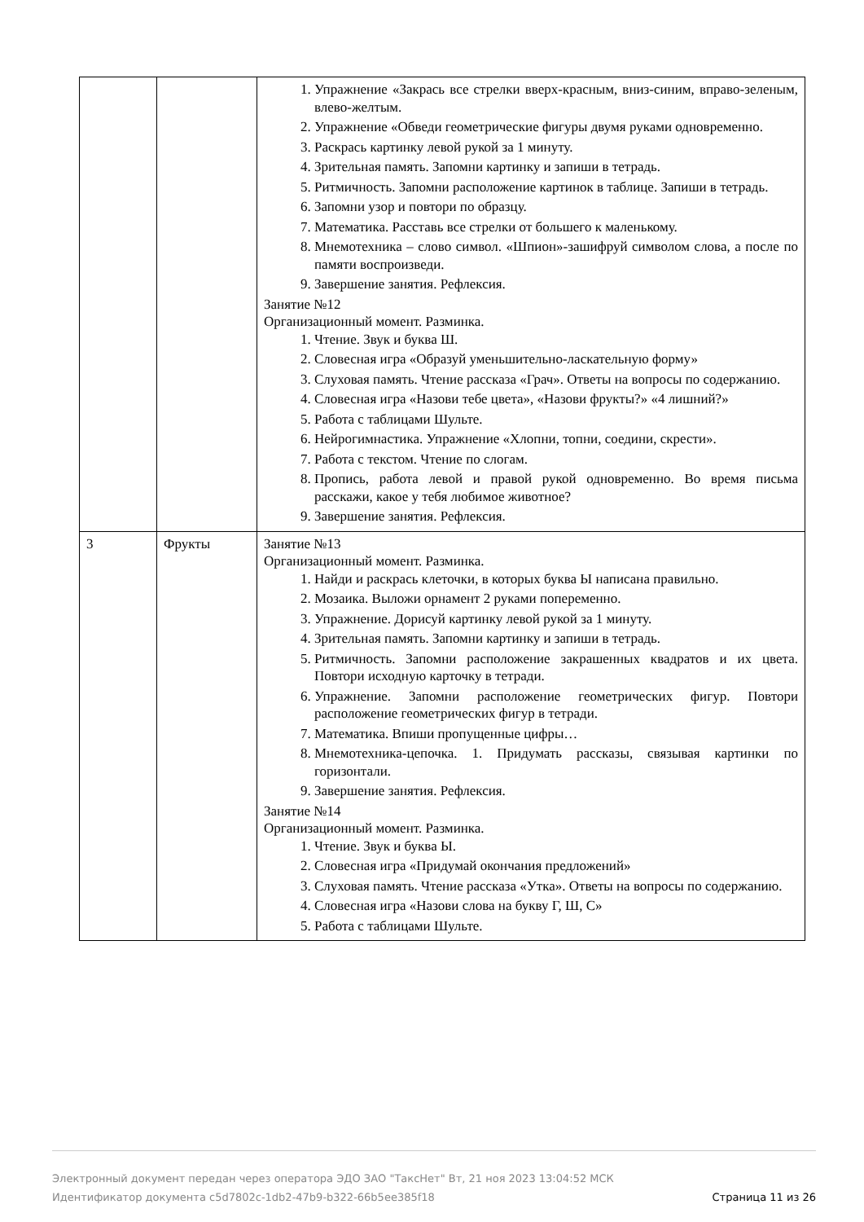| | | 1. Упражнение «Закрась все стрелки вверх-красным, вниз-синим, вправо-зеленым, влево-желтым. 2. Упражнение «Обведи геометрические фигуры двумя руками одновременно. 3. Раскрась картинку левой рукой за 1 минуту. 4. Зрительная память. Запомни картинку и запиши в тетрадь. 5. Ритмичность. Запомни расположение картинок в таблице. Запиши в тетрадь. 6. Запомни узор и повтори по образцу. 7. Математика. Расставь все стрелки от большего к маленькому. 8. Мнемотехника – слово символ. «Шпион»-зашифруй символом слова, а после по памяти воспроизведи. 9. Завершение занятия. Рефлексия. Занятие №12 Организационный момент. Разминка. 1. Чтение. Звук и буква Ш. 2. Словесная игра «Образуй уменьшительно-ласкательную форму» 3. Слуховая память. Чтение рассказа «Грач». Ответы на вопросы по содержанию. 4. Словесная игра «Назови тебе цвета», «Назови фрукты?» «4 лишний?» 5. Работа с таблицами Шульте. 6. Нейрогимнастика. Упражнение «Хлопни, топни, соедини, скрести». 7. Работа с текстом. Чтение по слогам. 8. Пропись, работа левой и правой рукой одновременно. Во время письма расскажи, какое у тебя любимое животное? 9. Завершение занятия. Рефлексия. |
| 3 | Фрукты | Занятие №13 Организационный момент. Разминка. 1. Найди и раскрась клеточки, в которых буква Ы написана правильно. 2. Мозаика. Выложи орнамент 2 руками попеременно. 3. Упражнение. Дорисуй картинку левой рукой за 1 минуту. 4. Зрительная память. Запомни картинку и запиши в тетрадь. 5. Ритмичность. Запомни расположение закрашенных квадратов и их цвета. Повтори исходную карточку в тетради. 6. Упражнение. Запомни расположение геометрических фигур. Повтори расположение геометрических фигур в тетради. 7. Математика. Впиши пропущенные цифры… 8. Мнемотехника-цепочка. 1. Придумать рассказы, связывая картинки по горизонтали. 9. Завершение занятия. Рефлексия. Занятие №14 Организационный момент. Разминка. 1. Чтение. Звук и буква Ы. 2. Словесная игра «Придумай окончания предложений» 3. Слуховая память. Чтение рассказа «Утка». Ответы на вопросы по содержанию. 4. Словесная игра «Назови слова на букву Г, Ш, С» 5. Работа с таблицами Шульте. |
Электронный документ передан через оператора ЭДО ЗАО "ТаксНет" Вт, 21 ноя 2023 13:04:52 МСК
Идентификатор документа c5d7802c-1db2-47b9-b322-66b5ee385f18 Страница 11 из 26